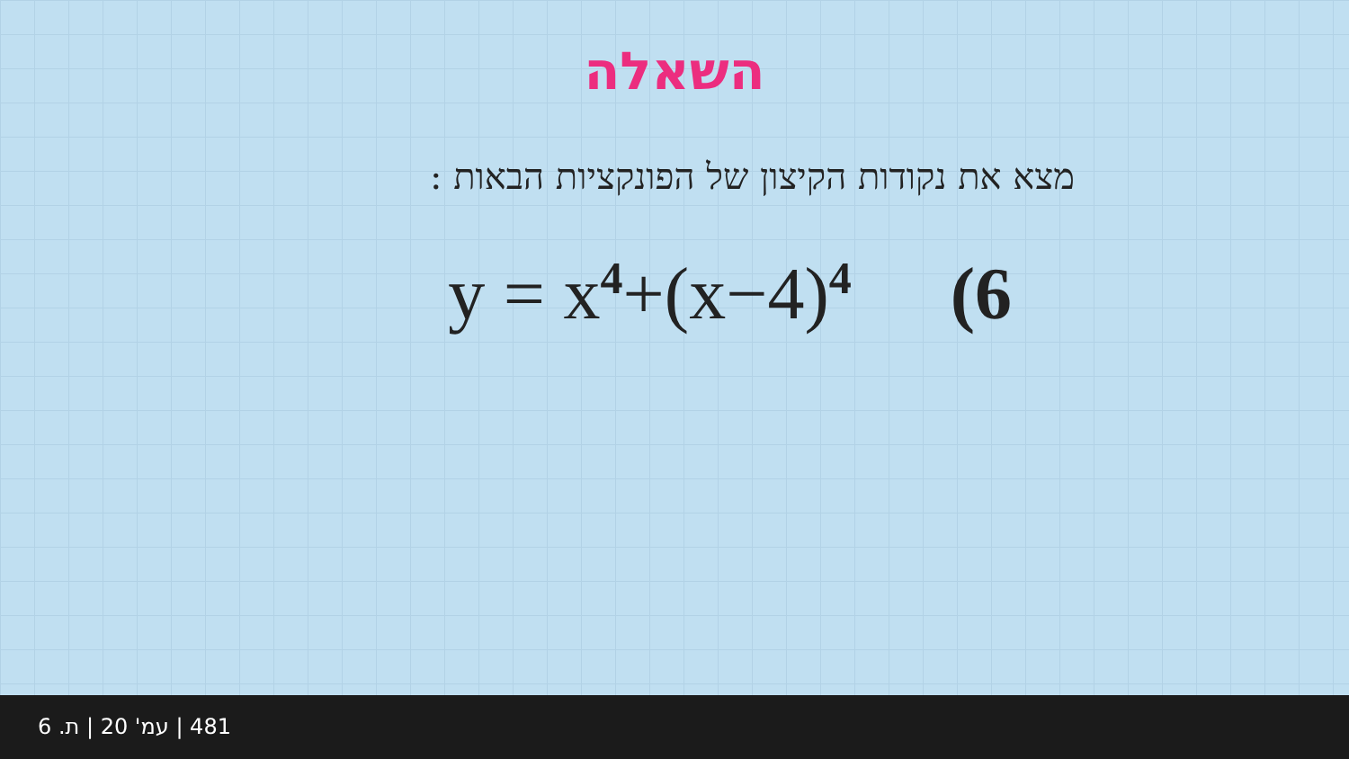השאלה
מצא את נקודות הקיצון של הפונקציות הבאות :
y = x<sup>4</sup>+(x−4)<sup>4</sup> (6
481 | עמ' 20 | ת. 6